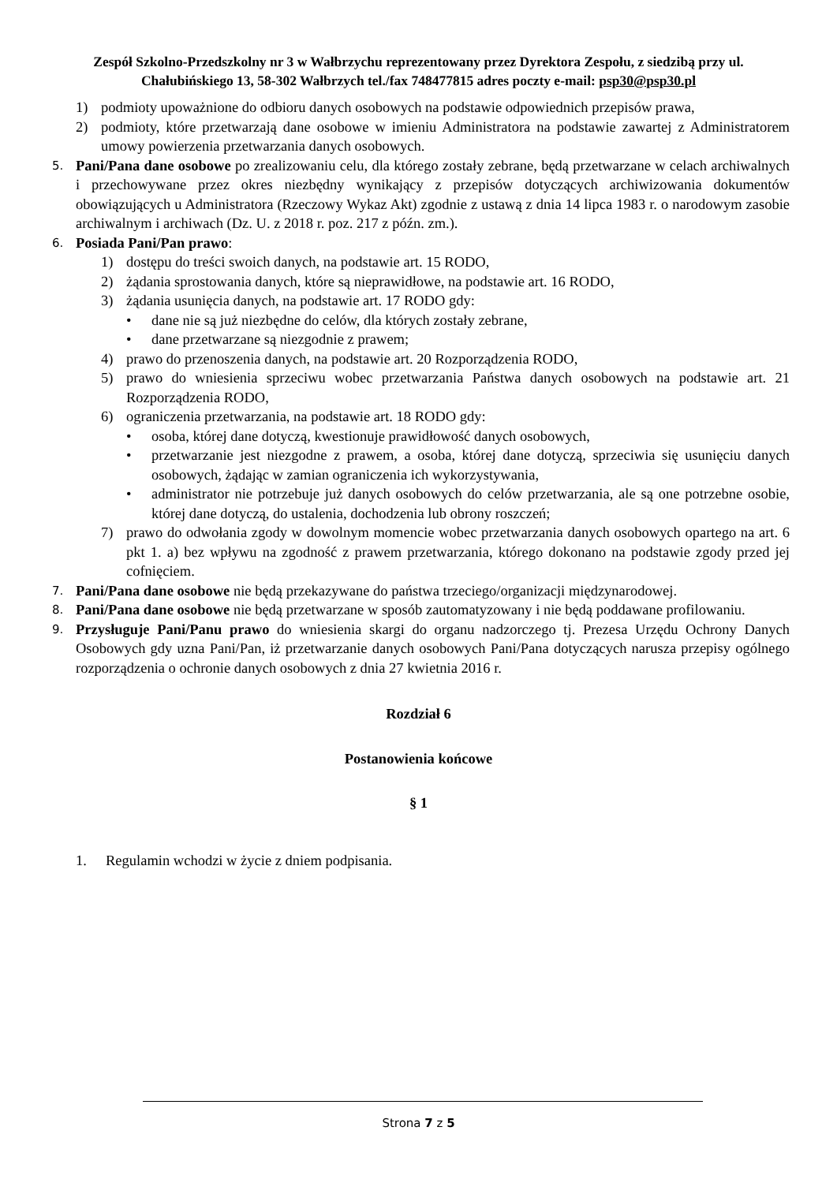Zespół Szkolno-Przedszkolny nr 3 w Wałbrzychu reprezentowany przez Dyrektora Zespołu, z siedzibą przy ul. Chałubińskiego 13, 58-302 Wałbrzych tel./fax 748477815 adres poczty e-mail: psp30@psp30.pl
1) podmioty upoważnione do odbioru danych osobowych na podstawie odpowiednich przepisów prawa,
2) podmioty, które przetwarzają dane osobowe w imieniu Administratora na podstawie zawartej z Administratorem umowy powierzenia przetwarzania danych osobowych.
5. Pani/Pana dane osobowe po zrealizowaniu celu, dla którego zostały zebrane, będą przetwarzane w celach archiwalnych i przechowywane przez okres niezbędny wynikający z przepisów dotyczących archiwizowania dokumentów obowiązujących u Administratora (Rzeczowy Wykaz Akt) zgodnie z ustawą z dnia 14 lipca 1983 r. o narodowym zasobie archiwalnym i archiwach (Dz. U. z 2018 r. poz. 217 z późn. zm.).
6. Posiada Pani/Pan prawo:
1) dostępu do treści swoich danych, na podstawie art. 15 RODO,
2) żądania sprostowania danych, które są nieprawidłowe, na podstawie art. 16 RODO,
3) żądania usunięcia danych, na podstawie art. 17 RODO gdy:
• dane nie są już niezbędne do celów, dla których zostały zebrane,
• dane przetwarzane są niezgodnie z prawem;
4) prawo do przenoszenia danych, na podstawie art. 20 Rozporządzenia RODO,
5) prawo do wniesienia sprzeciwu wobec przetwarzania Państwa danych osobowych na podstawie art. 21 Rozporządzenia RODO,
6) ograniczenia przetwarzania, na podstawie art. 18 RODO gdy:
• osoba, której dane dotyczą, kwestionuje prawidłowość danych osobowych,
• przetwarzanie jest niezgodne z prawem, a osoba, której dane dotyczą, sprzeciwia się usunięciu danych osobowych, żądając w zamian ograniczenia ich wykorzystywania,
• administrator nie potrzebuje już danych osobowych do celów przetwarzania, ale są one potrzebne osobie, której dane dotyczą, do ustalenia, dochodzenia lub obrony roszczeń;
7) prawo do odwołania zgody w dowolnym momencie wobec przetwarzania danych osobowych opartego na art. 6 pkt 1. a) bez wpływu na zgodność z prawem przetwarzania, którego dokonano na podstawie zgody przed jej cofnięciem.
7. Pani/Pana dane osobowe nie będą przekazywane do państwa trzeciego/organizacji międzynarodowej.
8. Pani/Pana dane osobowe nie będą przetwarzane w sposób zautomatyzowany i nie będą poddawane profilowaniu.
9. Przysługuje Pani/Panu prawo do wniesienia skargi do organu nadzorczego tj. Prezesa Urzędu Ochrony Danych Osobowych gdy uzna Pani/Pan, iż przetwarzanie danych osobowych Pani/Pana dotyczących narusza przepisy ogólnego rozporządzenia o ochronie danych osobowych z dnia 27 kwietnia 2016 r.
Rozdział 6
Postanowienia końcowe
§ 1
1. Regulamin wchodzi w życie z dniem podpisania.
Strona 7 z 5